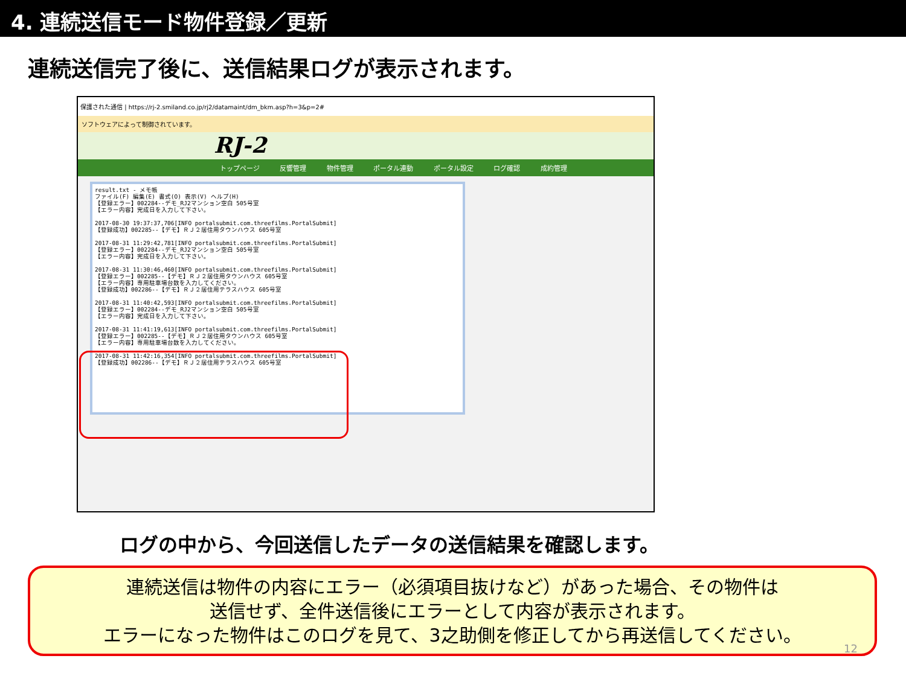4. 連続送信モード物件登録／更新
連続送信完了後に、送信結果ログが表示されます。
保護された通信 | https://rj-2.smiland.co.jp/rj2/datamaint/dm_bkm.asp?h=3&p=2#
ソフトウェアによって制御されています。
RJ-2
トップページ 反響管理 物件管理 ポータル連動 ポータル設定 ログ確認 成約管理
result.txt - メモ帳 ファイル(F) 編集(E) 書式(O) 表示(V) ヘルプ(H) 【登録エラー】002284--デモ_RJ2マンション空白 505号室 【エラー内容】完成日を入力して下さい。 2017-08-30 19:37:37,706[INFO portalsubmit.com.threefilms.PortalSubmit] 【登録成功】002285--【デモ】ＲＪ２居住用タウンハウス 605号室 2017-08-31 11:29:42,781[INFO portalsubmit.com.threefilms.PortalSubmit] 【登録エラー】002284--デモ_RJ2マンション空白 505号室 【エラー内容】完成日を入力して下さい。 2017-08-31 11:30:46,460[INFO portalsubmit.com.threefilms.PortalSubmit] 【登録エラー】002285--【デモ】ＲＪ２居住用タウンハウス 605号室 【エラー内容】専用駐車場台数を入力してください。 【登録成功】002286--【デモ】ＲＪ２居住用テラスハウス 605号室 2017-08-31 11:40:42,593[INFO portalsubmit.com.threefilms.PortalSubmit] 【登録エラー】002284--デモ_RJ2マンション空白 505号室 【エラー内容】完成日を入力して下さい。 2017-08-31 11:41:19,613[INFO portalsubmit.com.threefilms.PortalSubmit] 【登録エラー】002285--【デモ】ＲＪ２居住用タウンハウス 605号室 【エラー内容】専用駐車場台数を入力してください。 2017-08-31 11:42:16,354[INFO portalsubmit.com.threefilms.PortalSubmit] 【登録成功】002286--【デモ】ＲＪ２居住用テラスハウス 605号室
ログの中から、今回送信したデータの送信結果を確認します。
連続送信は物件の内容にエラー（必須項目抜けなど）があった場合、その物件は
送信せず、全件送信後にエラーとして内容が表示されます。
エラーになった物件はこのログを見て、3之助側を修正してから再送信してください。
12